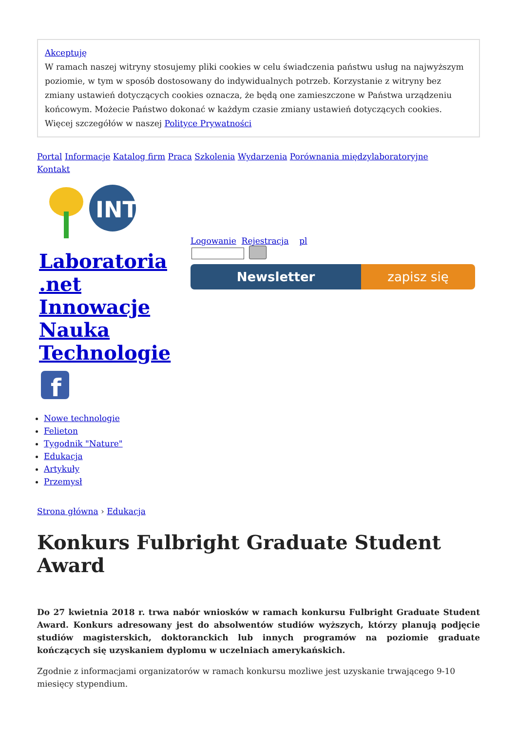Akceptuję
W ramach naszej witryny stosujemy pliki cookies w celu świadczenia państwu usług na najwyższym poziomie, w tym w sposób dostosowany do indywidualnych potrzeb. Korzystanie z witryny bez zmiany ustawień dotyczących cookies oznacza, że będą one zamieszczone w Państwa urządzeniu końcowym. Możecie Państwo dokonać w każdym czasie zmiany ustawień dotyczących cookies. Więcej szczegółów w naszej Polityce Prywatności
Portal Informacje Katalog firm Praca Szkolenia Wydarzenia Porównania międzylaboratoryjne
Kontakt
INT
Laboratoria .net Innowacje Nauka Technologie
f
Logowanie Rejestracja pl
Newsletter zapisz się
Nowe technologie
Felieton
Tygodnik "Nature"
Edukacja
Artykuły
Przemysł
Strona główna › Edukacja
Konkurs Fulbright Graduate Student Award
Do 27 kwietnia 2018 r. trwa nabór wniosków w ramach konkursu Fulbright Graduate Student Award. Konkurs adresowany jest do absolwentów studiów wyższych, którzy planują podjęcie studiów magisterskich, doktoranckich lub innych programów na poziomie graduate kończących się uzyskaniem dyplomu w uczelniach amerykańskich.
Zgodnie z informacjami organizatorów w ramach konkursu mozliwe jest uzyskanie trwającego 9-10 miesięcy stypendium.